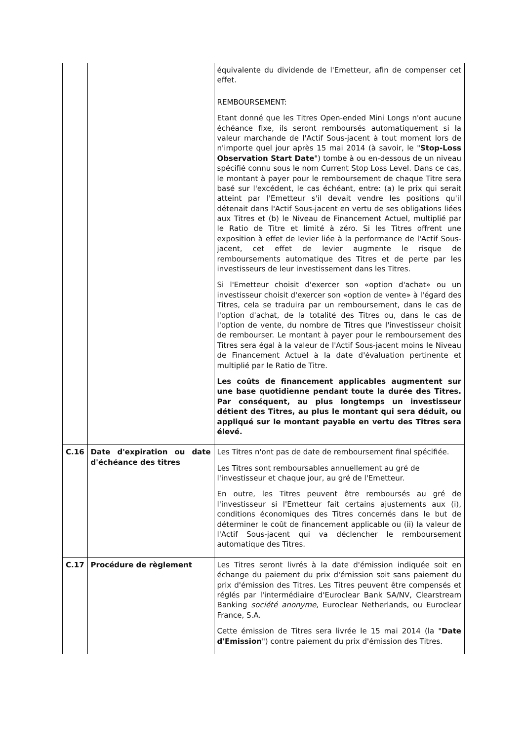| | | équivalente du dividende de l'Emetteur, afin de compenser cet effet. REMBOURSEMENT: Etant donné que les Titres Open-ended Mini Longs n'ont aucune échéance fixe, ils seront remboursés automatiquement si la valeur marchande de l'Actif Sous-jacent à tout moment lors de n'importe quel jour après 15 mai 2014 (à savoir, le " Stop-Loss Observation Start Date ") tombe à ou en-dessous de un niveau spécifié connu sous le nom Current Stop Loss Level. Dans ce cas, le montant à payer pour le remboursement de chaque Titre sera basé sur l'excédent, le cas échéant, entre: (a) le prix qui serait atteint par l'Emetteur s'il devait vendre les positions qu'il détenait dans l'Actif Sous-jacent en vertu de ses obligations liées aux Titres et (b) le Niveau de Financement Actuel, multiplié par le Ratio de Titre et limité à zéro. Si les Titres offrent une exposition à effet de levier liée à la performance de l'Actif Sous-jacent, cet effet de levier augmente le risque de remboursements automatique des Titres et de perte par les investisseurs de leur investissement dans les Titres. Si l'Emetteur choisit d'exercer son «option d'achat» ou un investisseur choisit d'exercer son «option de vente» à l'égard des Titres, cela se traduira par un remboursement, dans le cas de l'option d'achat, de la totalité des Titres ou, dans le cas de l'option de vente, du nombre de Titres que l'investisseur choisit de rembourser. Le montant à payer pour le remboursement des Titres sera égal à la valeur de l'Actif Sous-jacent moins le Niveau de Financement Actuel à la date d'évaluation pertinente et multiplié par le Ratio de Titre. Les coûts de financement applicables augmentent sur une base quotidienne pendant toute la durée des Titres. Par conséquent, au plus longtemps un investisseur détient des Titres, au plus le montant qui sera déduit, ou appliqué sur le montant payable en vertu des Titres sera élevé. |
| C.16 | Date d'expiration ou date d'échéance des titres | Les Titres n'ont pas de date de remboursement final spécifiée. Les Titres sont remboursables annuellement au gré de l'investisseur et chaque jour, au gré de l'Emetteur. En outre, les Titres peuvent être remboursés au gré de l'investisseur si l'Emetteur fait certains ajustements aux (i), conditions économiques des Titres concernés dans le but de déterminer le coût de financement applicable ou (ii) la valeur de l'Actif Sous-jacent qui va déclencher le remboursement automatique des Titres. |
| C.17 | Procédure de règlement | Les Titres seront livrés à la date d'émission indiquée soit en échange du paiement du prix d'émission soit sans paiement du prix d'émission des Titres. Les Titres peuvent être compensés et réglés par l'intermédiaire d'Euroclear Bank SA/NV, Clearstream Banking société anonyme , Euroclear Netherlands, ou Euroclear France, S.A. Cette émission de Titres sera livrée le 15 mai 2014 (la " Date d'Emission ") contre paiement du prix d'émission des Titres. |